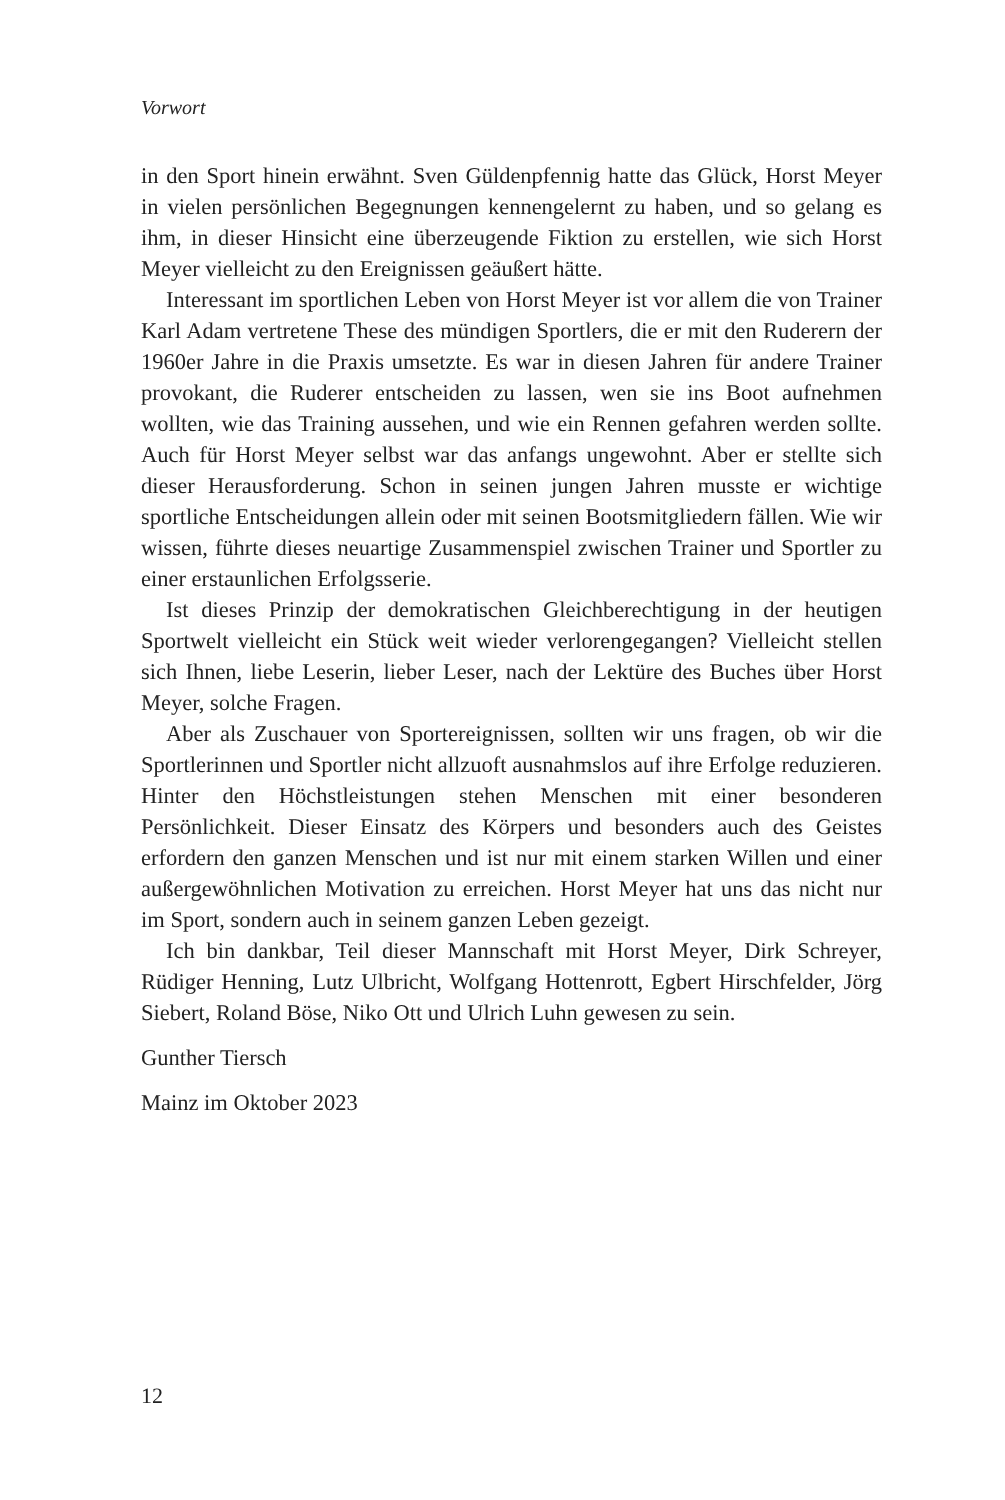Vorwort
in den Sport hinein erwähnt. Sven Güldenpfennig hatte das Glück, Horst Meyer in vielen persönlichen Begegnungen kennengelernt zu haben, und so gelang es ihm, in dieser Hinsicht eine überzeugende Fiktion zu erstellen, wie sich Horst Meyer vielleicht zu den Ereignissen geäußert hätte.
Interessant im sportlichen Leben von Horst Meyer ist vor allem die von Trainer Karl Adam vertretene These des mündigen Sportlers, die er mit den Ruderern der 1960er Jahre in die Praxis umsetzte. Es war in diesen Jahren für andere Trainer provokant, die Ruderer entscheiden zu lassen, wen sie ins Boot aufnehmen wollten, wie das Training aussehen, und wie ein Rennen gefahren werden sollte. Auch für Horst Meyer selbst war das anfangs ungewohnt. Aber er stellte sich dieser Herausforderung. Schon in seinen jungen Jahren musste er wichtige sportliche Entscheidungen allein oder mit seinen Bootsmitgliedern fällen. Wie wir wissen, führte dieses neuartige Zusammenspiel zwischen Trainer und Sportler zu einer erstaunlichen Erfolgsserie.
Ist dieses Prinzip der demokratischen Gleichberechtigung in der heutigen Sportwelt vielleicht ein Stück weit wieder verlorengegangen? Vielleicht stellen sich Ihnen, liebe Leserin, lieber Leser, nach der Lektüre des Buches über Horst Meyer, solche Fragen.
Aber als Zuschauer von Sportereignissen, sollten wir uns fragen, ob wir die Sportlerinnen und Sportler nicht allzuoft ausnahmslos auf ihre Erfolge reduzieren. Hinter den Höchstleistungen stehen Menschen mit einer besonderen Persönlichkeit. Dieser Einsatz des Körpers und besonders auch des Geistes erfordern den ganzen Menschen und ist nur mit einem starken Willen und einer außergewöhnlichen Motivation zu erreichen. Horst Meyer hat uns das nicht nur im Sport, sondern auch in seinem ganzen Leben gezeigt.
Ich bin dankbar, Teil dieser Mannschaft mit Horst Meyer, Dirk Schreyer, Rüdiger Henning, Lutz Ulbricht, Wolfgang Hottenrott, Egbert Hirschfelder, Jörg Siebert, Roland Böse, Niko Ott und Ulrich Luhn gewesen zu sein.
Gunther Tiersch
Mainz im Oktober 2023
12